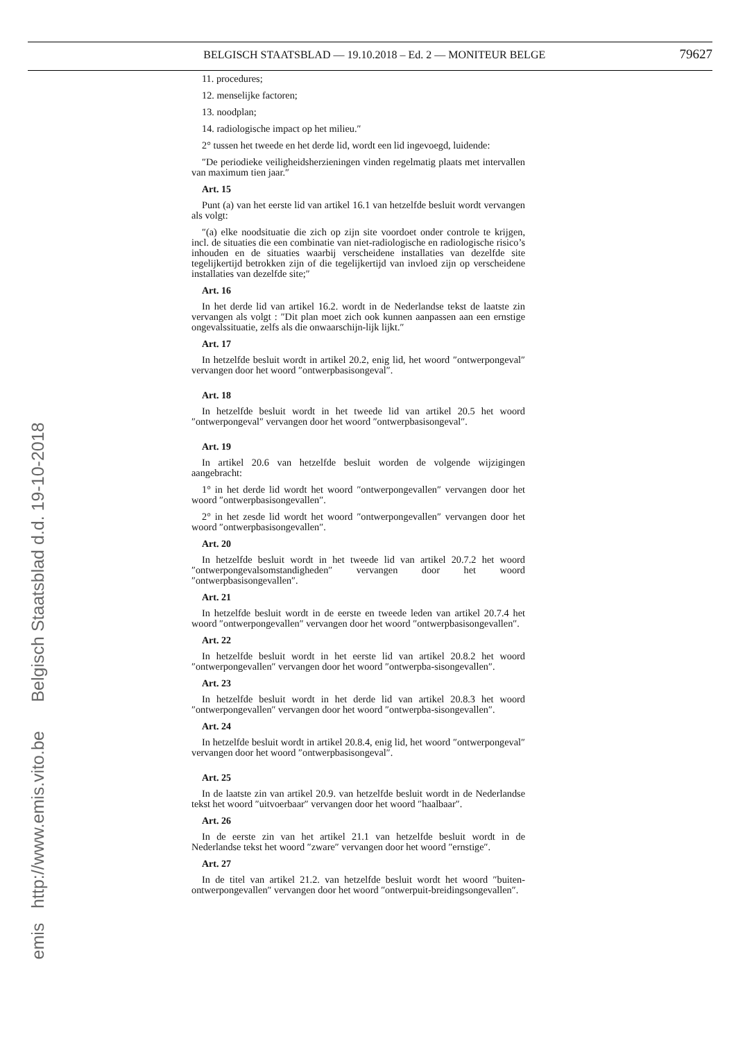BELGISCH STAATSBLAD — 19.10.2018 – Ed. 2 — MONITEUR BELGE 79627
11. procedures;
12. menselijke factoren;
13. noodplan;
14. radiologische impact op het milieu.″
2° tussen het tweede en het derde lid, wordt een lid ingevoegd, luidende:
″De periodieke veiligheidsherzieningen vinden regelmatig plaats met intervallen van maximum tien jaar.″
Art. 15
Punt (a) van het eerste lid van artikel 16.1 van hetzelfde besluit wordt vervangen als volgt:
″(a) elke noodsituatie die zich op zijn site voordoet onder controle te krijgen, incl. de situaties die een combinatie van niet-radiologische en radiologische risico’s inhouden en de situaties waarbij verscheidene installaties van dezelfde site tegelijkertijd betrokken zijn of die tegelijkertijd van invloed zijn op verscheidene installaties van dezelfde site;″
Art. 16
In het derde lid van artikel 16.2. wordt in de Nederlandse tekst de laatste zin vervangen als volgt : ″Dit plan moet zich ook kunnen aanpassen aan een ernstige ongevalssituatie, zelfs als die onwaarschijn-lijk lijkt.″
Art. 17
In hetzelfde besluit wordt in artikel 20.2, enig lid, het woord ″ontwerpongeval″ vervangen door het woord ″ontwerpbasisongeval″.
Art. 18
In hetzelfde besluit wordt in het tweede lid van artikel 20.5 het woord ″ontwerpongeval″ vervangen door het woord ″ontwerpbasisongeval″.
Art. 19
In artikel 20.6 van hetzelfde besluit worden de volgende wijzigingen aangebracht:
1° in het derde lid wordt het woord ″ontwerpongevallen″ vervangen door het woord ″ontwerpbasisongevallen″.
2° in het zesde lid wordt het woord ″ontwerpongevallen″ vervangen door het woord ″ontwerpbasisongevallen″.
Art. 20
In hetzelfde besluit wordt in het tweede lid van artikel 20.7.2 het woord ″ontwerpongevalsomstandigheden″ vervangen door het woord ″ontwerpbasisongevallen″.
Art. 21
In hetzelfde besluit wordt in de eerste en tweede leden van artikel 20.7.4 het woord ″ontwerpongevallen″ vervangen door het woord ″ontwerpbasisongevallen″.
Art. 22
In hetzelfde besluit wordt in het eerste lid van artikel 20.8.2 het woord ″ontwerpongevallen″ vervangen door het woord ″ontwerpba-sisongevallen″.
Art. 23
In hetzelfde besluit wordt in het derde lid van artikel 20.8.3 het woord ″ontwerpongevallen″ vervangen door het woord ″ontwerpba-sisongevallen″.
Art. 24
In hetzelfde besluit wordt in artikel 20.8.4, enig lid, het woord ″ontwerpongeval″ vervangen door het woord ″ontwerpbasisongeval″.
Art. 25
In de laatste zin van artikel 20.9. van hetzelfde besluit wordt in de Nederlandse tekst het woord ″uitvoerbaar″ vervangen door het woord ″haalbaar″.
Art. 26
In de eerste zin van het artikel 21.1 van hetzelfde besluit wordt in de Nederlandse tekst het woord ″zware″ vervangen door het woord ″ernstige″.
Art. 27
In de titel van artikel 21.2. van hetzelfde besluit wordt het woord ″buiten-ontwerpongevallen″ vervangen door het woord ″ontwerpuit-breidingsongevallen″.
emis http://www.emis.vito.be Belgisch Staatsblad d.d. 19-10-2018